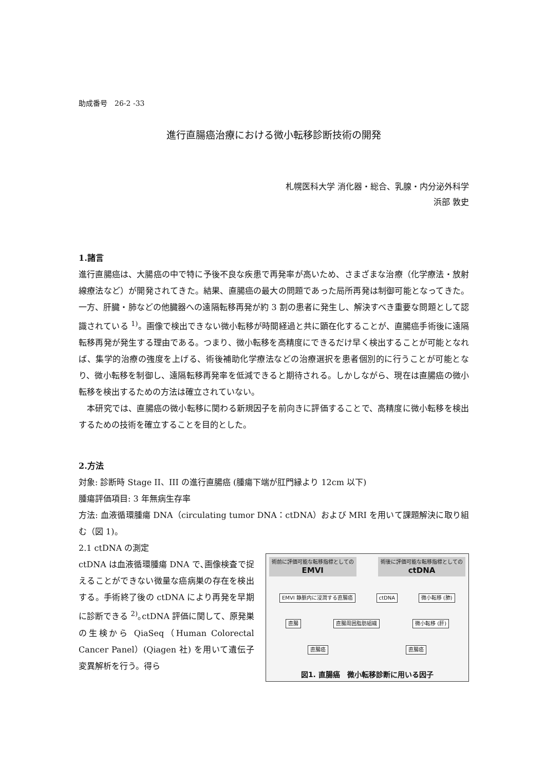助成番号　26-2 -33
進行直腸癌治療における微小転移診断技術の開発
札幌医科大学 消化器・総合、乳腺・内分泌外科学
浜部 敦史
1.諸言
進行直腸癌は、大腸癌の中で特に予後不良な疾患で再発率が高いため、さまざまな治療（化学療法・放射線療法など）が開発されてきた。結果、直腸癌の最大の問題であった局所再発は制御可能となってきた。一方、肝臓・肺などの他臓器への遠隔転移再発が約 3 割の患者に発生し、解決すべき重要な問題として認識されている <sup>1)</sup>。画像で検出できない微小転移が時間経過と共に顕在化することが、直腸癌手術後に遠隔転移再発が発生する理由である。つまり、微小転移を高精度にできるだけ早く検出することが可能となれば、集学的治療の強度を上げる、術後補助化学療法などの治療選択を患者個別的に行うことが可能となり、微小転移を制御し、遠隔転移再発率を低減できると期待される。しかしながら、現在は直腸癌の微小転移を検出するための方法は確立されていない。
　本研究では、直腸癌の微小転移に関わる新規因子を前向きに評価することで、高精度に微小転移を検出するための技術を確立することを目的とした。
2.方法
対象: 診断時 Stage II、III の進行直腸癌 (腫瘍下端が肛門縁より 12cm 以下)
腫瘍評価項目: 3 年無病生存率
方法: 血液循環腫瘍 DNA（circulating tumor DNA：ctDNA）および MRI を用いて課題解決に取り組む（図 1)。
2.1 ctDNA の測定
ctDNA は血液循環腫瘍 DNA で､画像検査で捉えることができない微量な癌病巣の存在を検出する。手術終了後の ctDNA により再発を早期に診断できる <sup>2)</sup>｡ctDNA 評価に関して、原発巣の生検から QiaSeq（Human Colorectal Cancer Panel）(Qiagen 社) を用いて遺伝子変異解析を行う。得ら
術前に評価可能な転移指標としての
EMVI
術後に評価可能な転移指標としての
ctDNA
EMVI 静脈内に浸潤する直腸癌 ctDNA 微小転移 (肺)
直腸 直腸周囲脂肪組織 微小転移 (肝)
直腸癌 直腸癌
図1. 直腸癌　微小転移診断に用いる因子